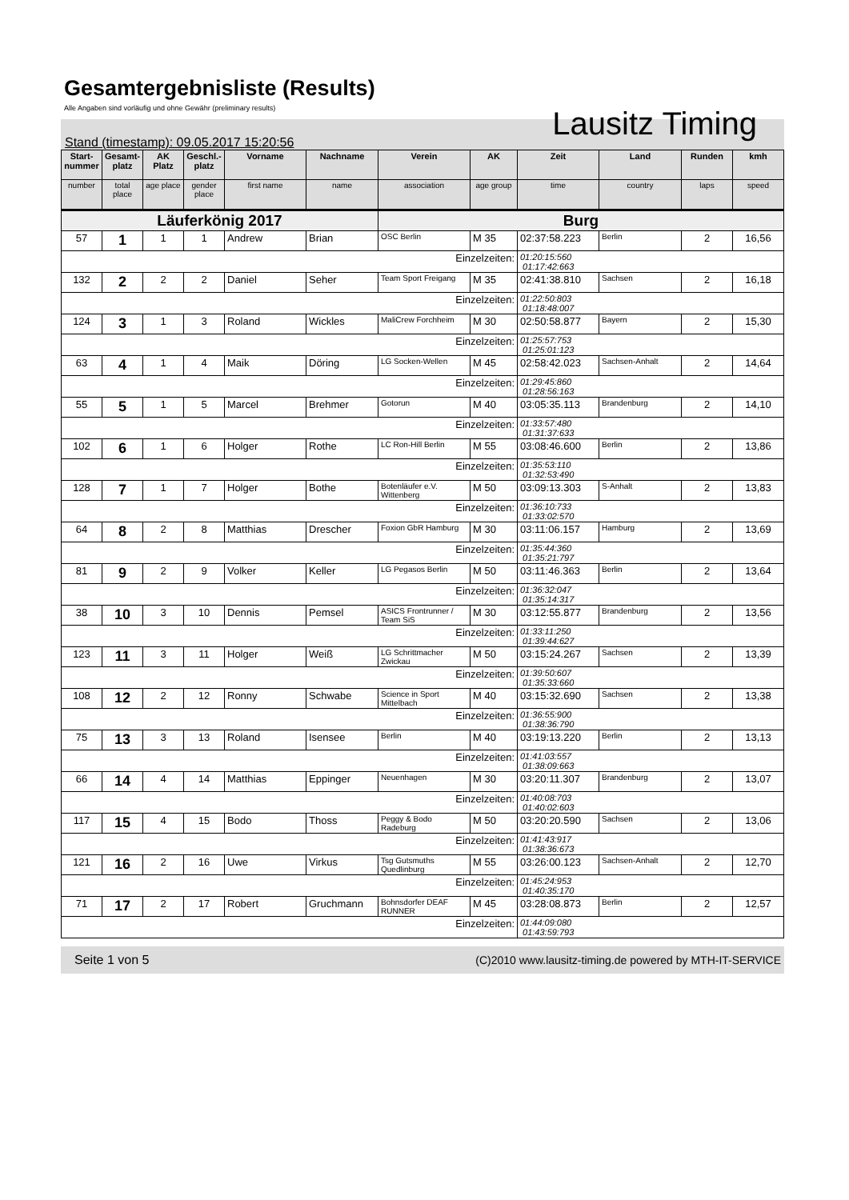Gesamtergebnisliste (Results)
Alle Angaben sind vorläufig und ohne Gewähr (preliminary results)
Lausitz Timing
Stand (timestamp): 09.05.2017 15:20:56
| Start-nummer | Gesamt-platz | AK Platz | Geschl.-platz | Vorname | Nachname | Verein | AK | Zeit | Land | Runden | kmh |
| --- | --- | --- | --- | --- | --- | --- | --- | --- | --- | --- | --- |
| number | total place | age place | gender place | first name | name | association | age group | time | country | laps | speed |
| Läuferkönig 2017 | | | | | | Burg | | | | | |
| 57 | 1 | 1 | 1 | Andrew | Brian | OSC Berlin | M 35 | 02:37:58.223 | Berlin | 2 | 16,56 |
| Einzelzeiten: | | | | | | | | 01:20:15:560 01:17:42:663 | | | |
| 132 | 2 | 2 | 2 | Daniel | Seher | Team Sport Freigang | M 35 | 02:41:38.810 | Sachsen | 2 | 16,18 |
| Einzelzeiten: | | | | | | | | 01:22:50:803 01:18:48:007 | | | |
| 124 | 3 | 1 | 3 | Roland | Wickles | MaliCrew Forchheim | M 30 | 02:50:58.877 | Bayern | 2 | 15,30 |
| Einzelzeiten: | | | | | | | | 01:25:57:753 01:25:01:123 | | | |
| 63 | 4 | 1 | 4 | Maik | Döring | LG Socken-Wellen | M 45 | 02:58:42.023 | Sachsen-Anhalt | 2 | 14,64 |
| Einzelzeiten: | | | | | | | | 01:29:45:860 01:28:56:163 | | | |
| 55 | 5 | 1 | 5 | Marcel | Brehmer | Gotorun | M 40 | 03:05:35.113 | Brandenburg | 2 | 14,10 |
| Einzelzeiten: | | | | | | | | 01:33:57:480 01:31:37:633 | | | |
| 102 | 6 | 1 | 6 | Holger | Rothe | LC Ron-Hill Berlin | M 55 | 03:08:46.600 | Berlin | 2 | 13,86 |
| Einzelzeiten: | | | | | | | | 01:35:53:110 01:32:53:490 | | | |
| 128 | 7 | 1 | 7 | Holger | Bothe | Botenläufer e.V. Wittenberg | M 50 | 03:09:13.303 | S-Anhalt | 2 | 13,83 |
| Einzelzeiten: | | | | | | | | 01:36:10:733 01:33:02:570 | | | |
| 64 | 8 | 2 | 8 | Matthias | Drescher | Foxion GbR Hamburg | M 30 | 03:11:06.157 | Hamburg | 2 | 13,69 |
| Einzelzeiten: | | | | | | | | 01:35:44:360 01:35:21:797 | | | |
| 81 | 9 | 2 | 9 | Volker | Keller | LG Pegasos Berlin | M 50 | 03:11:46.363 | Berlin | 2 | 13,64 |
| Einzelzeiten: | | | | | | | | 01:36:32:047 01:35:14:317 | | | |
| 38 | 10 | 3 | 10 | Dennis | Pemsel | ASICS Frontrunner / Team SiS | M 30 | 03:12:55.877 | Brandenburg | 2 | 13,56 |
| Einzelzeiten: | | | | | | | | 01:33:11:250 01:39:44:627 | | | |
| 123 | 11 | 3 | 11 | Holger | Weiß | LG Schrittmacher Zwickau | M 50 | 03:15:24.267 | Sachsen | 2 | 13,39 |
| Einzelzeiten: | | | | | | | | 01:39:50:607 01:35:33:660 | | | |
| 108 | 12 | 2 | 12 | Ronny | Schwabe | Science in Sport Mittelbach | M 40 | 03:15:32.690 | Sachsen | 2 | 13,38 |
| Einzelzeiten: | | | | | | | | 01:36:55:900 01:38:36:790 | | | |
| 75 | 13 | 3 | 13 | Roland | Isensee | Berlin | M 40 | 03:19:13.220 | Berlin | 2 | 13,13 |
| Einzelzeiten: | | | | | | | | 01:41:03:557 01:38:09:663 | | | |
| 66 | 14 | 4 | 14 | Matthias | Eppinger | Neuenhagen | M 30 | 03:20:11.307 | Brandenburg | 2 | 13,07 |
| Einzelzeiten: | | | | | | | | 01:40:08:703 01:40:02:603 | | | |
| 117 | 15 | 4 | 15 | Bodo | Thoss | Peggy & Bodo Radeburg | M 50 | 03:20:20.590 | Sachsen | 2 | 13,06 |
| Einzelzeiten: | | | | | | | | 01:41:43:917 01:38:36:673 | | | |
| 121 | 16 | 2 | 16 | Uwe | Virkus | Tsg Gutsmuths Quedlinburg | M 55 | 03:26:00.123 | Sachsen-Anhalt | 2 | 12,70 |
| Einzelzeiten: | | | | | | | | 01:45:24:953 01:40:35:170 | | | |
| 71 | 17 | 2 | 17 | Robert | Gruchmann | Bohnsdorfer DEAF RUNNER | M 45 | 03:28:08.873 | Berlin | 2 | 12,57 |
| Einzelzeiten: | | | | | | | | 01:44:09:080 01:43:59:793 | | | |
Seite 1 von 5 (C)2010 www.lausitz-timing.de powered by MTH-IT-SERVICE